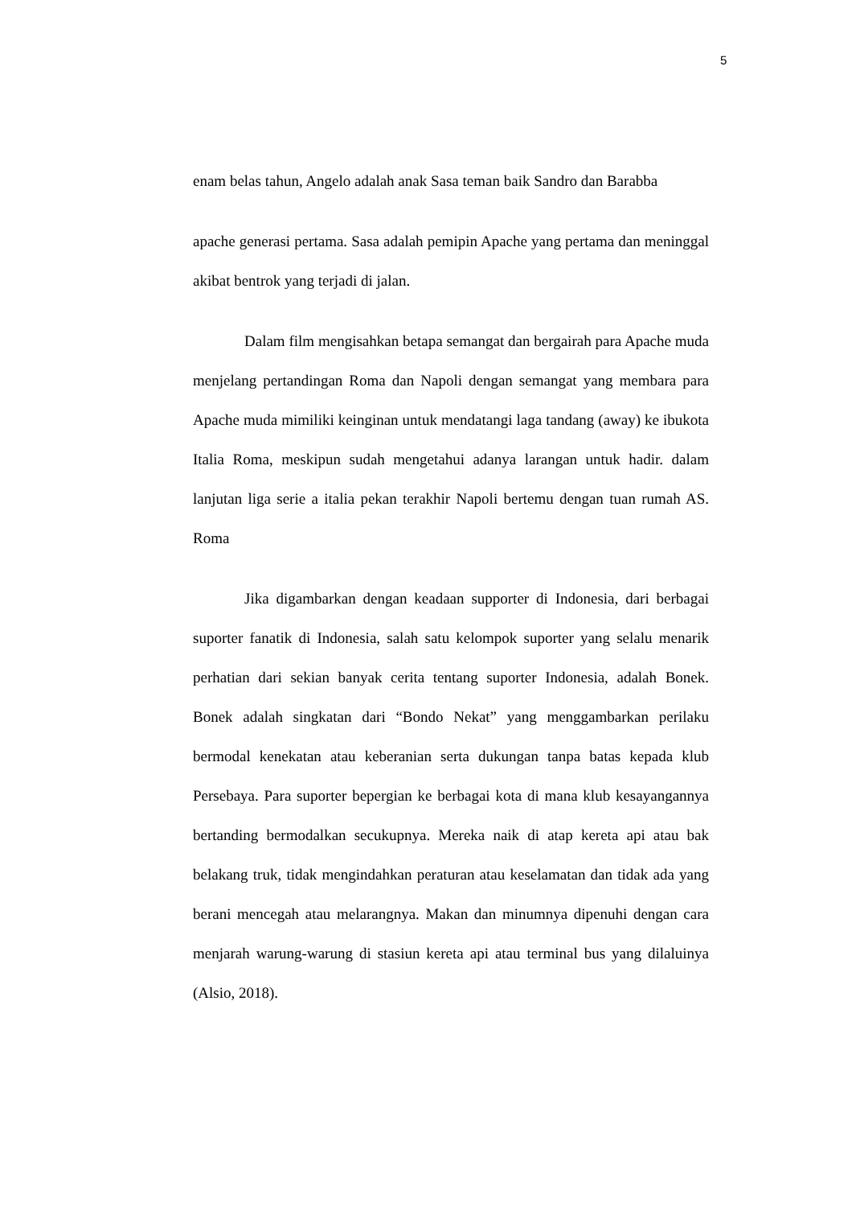5
enam belas tahun, Angelo adalah anak Sasa teman baik Sandro dan Barabba
apache generasi pertama. Sasa adalah pemipin Apache yang pertama dan meninggal akibat bentrok yang terjadi di jalan.
Dalam film mengisahkan betapa semangat dan bergairah para Apache muda menjelang pertandingan Roma dan Napoli dengan semangat yang membara para Apache muda mimiliki keinginan untuk mendatangi laga tandang (away) ke ibukota Italia Roma, meskipun sudah mengetahui adanya larangan untuk hadir. dalam lanjutan liga serie a italia pekan terakhir Napoli bertemu dengan tuan rumah AS. Roma
Jika digambarkan dengan keadaan supporter di Indonesia, dari berbagai suporter fanatik di Indonesia, salah satu kelompok suporter yang selalu menarik perhatian dari sekian banyak cerita tentang suporter Indonesia, adalah Bonek. Bonek adalah singkatan dari “Bondo Nekat” yang menggambarkan perilaku bermodal kenekatan atau keberanian serta dukungan tanpa batas kepada klub Persebaya. Para suporter bepergian ke berbagai kota di mana klub kesayangannya bertanding bermodalkan secukupnya. Mereka naik di atap kereta api atau bak belakang truk, tidak mengindahkan peraturan atau keselamatan dan tidak ada yang berani mencegah atau melarangnya. Makan dan minumnya dipenuhi dengan cara menjarah warung-warung di stasiun kereta api atau terminal bus yang dilaluinya (Alsio, 2018).